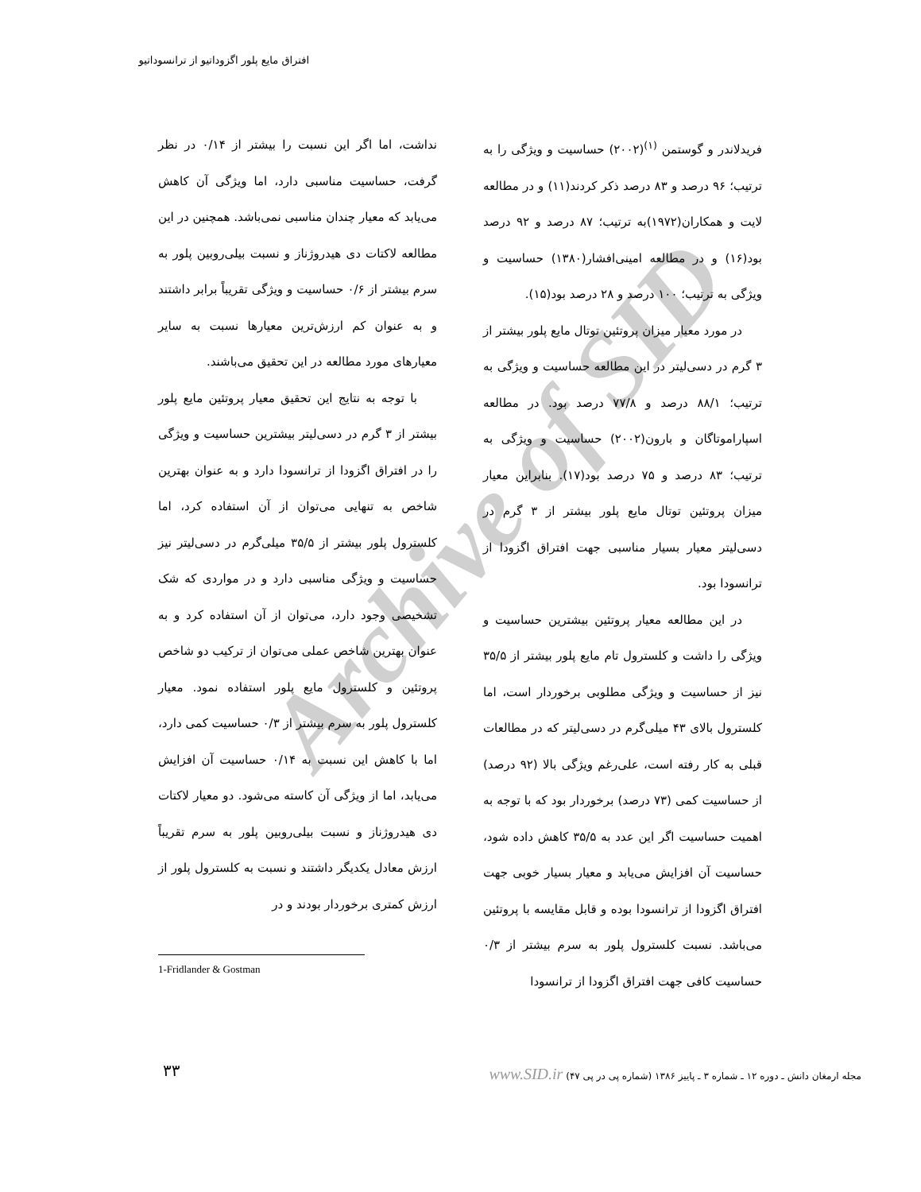Archive of SID
افتراق مایع پلور اگزوداتیو از ترانسوداتیو
فریدلاندر و گوستمن <sup>(۱)</sup>(۲۰۰۲) حساسیت و ویژگی را به ترتیب؛ ۹۶ درصد و ۸۳ درصد ذکر کردند(۱۱) و در مطالعه لایت و همکاران(۱۹۷۲)به ترتیب؛ ۸۷ درصد و ۹۲ درصد بود(۱۶) و در مطالعه امینی‌افشار(۱۳۸۰) حساسیت و ویژگی به ترتیب؛ ۱۰۰ درصد و ۲۸ درصد بود(۱۵).
در مورد معیار میزان پروتئین توتال مایع پلور بیشتر از ۳ گرم در دسی‌لیتر در این مطالعه حساسیت و ویژگی به ترتیب؛ ۸۸/۱ درصد و ۷۷/۸ درصد بود. در مطالعه اسپاراموتاگان و بارون(۲۰۰۲) حساسیت و ویژگی به ترتیب؛ ۸۳ درصد و ۷۵ درصد بود(۱۷). بنابراین معیار میزان پروتئین توتال مایع پلور بیشتر از ۳ گرم در دسی‌لیتر معیار بسیار مناسبی جهت افتراق اگزودا از ترانسودا بود.
در این مطالعه معیار پروتئین بیشترین حساسیت و ویژگی را داشت و کلسترول تام مایع پلور بیشتر از ۳۵/۵ نیز از حساسیت و ویژگی مطلوبی برخوردار است، اما کلسترول بالای ۴۳ میلی‌گرم در دسی‌لیتر که در مطالعات قبلی به کار رفته است، علی‌رغم ویژگی بالا (۹۲ درصد) از حساسیت کمی (۷۳ درصد) برخوردار بود که با توجه به اهمیت حساسیت اگر این عدد به ۳۵/۵ کاهش داده شود، حساسیت آن افزایش می‌یابد و معیار بسیار خوبی جهت افتراق اگزودا از ترانسودا بوده و قابل مقایسه با پروتئین می‌باشد. نسبت کلسترول پلور به سرم بیشتر از ۰/۳ حساسیت کافی جهت افتراق اگزودا از ترانسودا
نداشت، اما اگر این نسبت را بیشتر از ۰/۱۴ در نظر گرفت، حساسیت مناسبی دارد، اما ویژگی آن کاهش می‌یابد که معیار چندان مناسبی نمی‌باشد. همچنین در این مطالعه لاکتات دی هیدروژناز و نسبت بیلی‌روبین پلور به سرم بیشتر از ۰/۶ حساسیت و ویژگی تقریباً برابر داشتند و به عنوان کم ارزش‌ترین معیارها نسبت به سایر معیارهای مورد مطالعه در این تحقیق می‌باشند.
با توجه به نتایج این تحقیق معیار پروتئین مایع پلور بیشتر از ۳ گرم در دسی‌لیتر بیشترین حساسیت و ویژگی را در افتراق اگزودا از ترانسودا دارد و به عنوان بهترین شاخص به تنهایی می‌توان از آن استفاده کرد، اما کلسترول پلور بیشتر از ۳۵/۵ میلی‌گرم در دسی‌لیتر نیز حساسیت و ویژگی مناسبی دارد و در مواردی که شک تشخیصی وجود دارد، می‌توان از آن استفاده کرد و به عنوان بهترین شاخص عملی می‌توان از ترکیب دو شاخص پروتئین و کلسترول مایع پلور استفاده نمود. معیار کلسترول پلور به سرم بیشتر از ۰/۳ حساسیت کمی دارد، اما با کاهش این نسبت به ۰/۱۴ حساسیت آن افزایش می‌یابد، اما از ویژگی آن کاسته می‌شود. دو معیار لاکتات دی هیدروژناز و نسبت بیلی‌روبین پلور به سرم تقریباً ارزش معادل یکدیگر داشتند و نسبت به کلسترول پلور از ارزش کمتری برخوردار بودند و در
1-Fridlander & Gostman
مجله ارمغان دانش ـ دوره ۱۲ ـ شماره ۳ ـ پاییز ۱۳۸۶ (شماره پی در پی ۴۷) www.SID.ir
۳۳